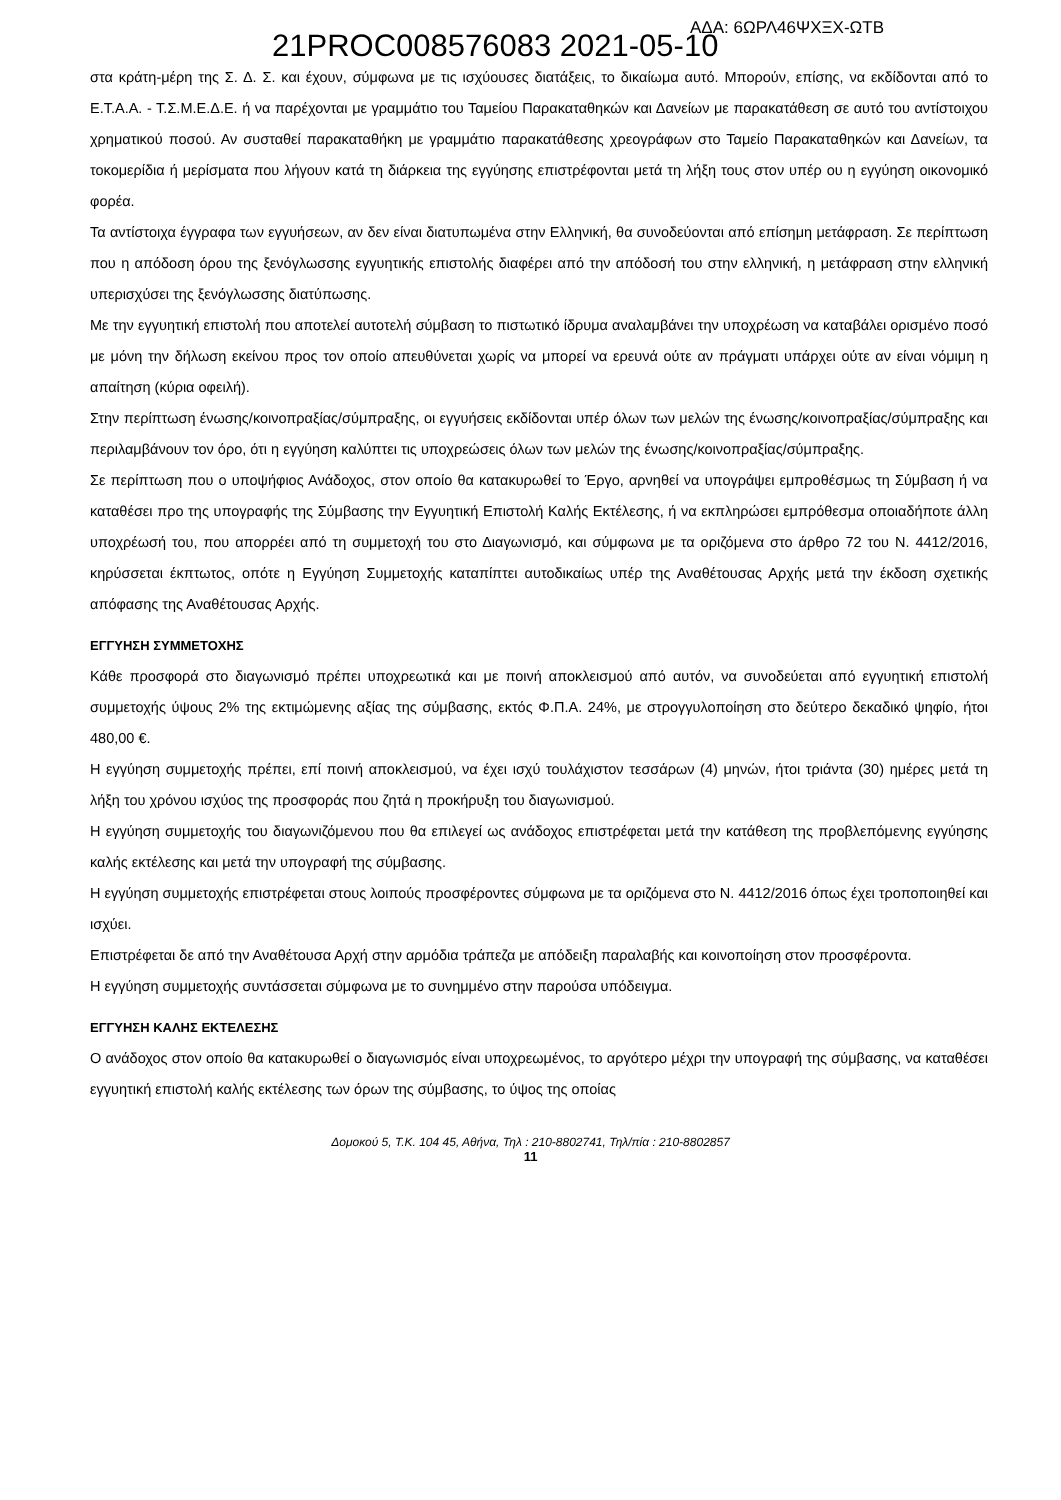21PROC008576083 2021-05-10 ΑΔΑ: 6ΩΡΛ46ΨΧΞΧ-ΩΤΒ
στα κράτη-μέρη της Σ. Δ. Σ. και έχουν, σύμφωνα με τις ισχύουσες διατάξεις, το δικαίωμα αυτό. Μπορούν, επίσης, να εκδίδονται από το Ε.Τ.Α.Α. - Τ.Σ.Μ.Ε.Δ.Ε. ή να παρέχονται με γραμμάτιο του Ταμείου Παρακαταθηκών και Δανείων με παρακατάθεση σε αυτό του αντίστοιχου χρηματικού ποσού. Αν συσταθεί παρακαταθήκη με γραμμάτιο παρακατάθεσης χρεογράφων στο Ταμείο Παρακαταθηκών και Δανείων, τα τοκομερίδια ή μερίσματα που λήγουν κατά τη διάρκεια της εγγύησης επιστρέφονται μετά τη λήξη τους στον υπέρ ου η εγγύηση οικονομικό φορέα.
Τα αντίστοιχα έγγραφα των εγγυήσεων, αν δεν είναι διατυπωμένα στην Ελληνική, θα συνοδεύονται από επίσημη μετάφραση. Σε περίπτωση που η απόδοση όρου της ξενόγλωσσης εγγυητικής επιστολής διαφέρει από την απόδοσή του στην ελληνική, η μετάφραση στην ελληνική υπερισχύσει της ξενόγλωσσης διατύπωσης.
Με την εγγυητική επιστολή που αποτελεί αυτοτελή σύμβαση το πιστωτικό ίδρυμα αναλαμβάνει την υποχρέωση να καταβάλει ορισμένο ποσό με μόνη την δήλωση εκείνου προς τον οποίο απευθύνεται χωρίς να μπορεί να ερευνά ούτε αν πράγματι υπάρχει ούτε αν είναι νόμιμη η απαίτηση (κύρια οφειλή).
Στην περίπτωση ένωσης/κοινοπραξίας/σύμπραξης, οι εγγυήσεις εκδίδονται υπέρ όλων των μελών της ένωσης/κοινοπραξίας/σύμπραξης και περιλαμβάνουν τον όρο, ότι η εγγύηση καλύπτει τις υποχρεώσεις όλων των μελών της ένωσης/κοινοπραξίας/σύμπραξης.
Σε περίπτωση που ο υποψήφιος Ανάδοχος, στον οποίο θα κατακυρωθεί το Έργο, αρνηθεί να υπογράψει εμπροθέσμως τη Σύμβαση ή να καταθέσει προ της υπογραφής της Σύμβασης την Εγγυητική Επιστολή Καλής Εκτέλεσης, ή να εκπληρώσει εμπρόθεσμα οποιαδήποτε άλλη υποχρέωσή του, που απορρέει από τη συμμετοχή του στο Διαγωνισμό, και σύμφωνα με τα οριζόμενα στο άρθρο 72 του Ν. 4412/2016, κηρύσσεται έκπτωτος, οπότε η Εγγύηση Συμμετοχής καταπίπτει αυτοδικαίως υπέρ της Αναθέτουσας Αρχής μετά την έκδοση σχετικής απόφασης της Αναθέτουσας Αρχής.
ΕΓΓΥΗΣΗ ΣΥΜΜΕΤΟΧΗΣ
Κάθε προσφορά στο διαγωνισμό πρέπει υποχρεωτικά και με ποινή αποκλεισμού από αυτόν, να συνοδεύεται από εγγυητική επιστολή συμμετοχής ύψους 2% της εκτιμώμενης αξίας της σύμβασης, εκτός Φ.Π.Α. 24%, με στρογγυλοποίηση στο δεύτερο δεκαδικό ψηφίο, ήτοι 480,00 €.
Η εγγύηση συμμετοχής πρέπει, επί ποινή αποκλεισμού, να έχει ισχύ τουλάχιστον τεσσάρων (4) μηνών, ήτοι τριάντα (30) ημέρες μετά τη λήξη του χρόνου ισχύος της προσφοράς που ζητά η προκήρυξη του διαγωνισμού.
Η εγγύηση συμμετοχής του διαγωνιζόμενου που θα επιλεγεί ως ανάδοχος επιστρέφεται μετά την κατάθεση της προβλεπόμενης εγγύησης καλής εκτέλεσης και μετά την υπογραφή της σύμβασης.
Η εγγύηση συμμετοχής επιστρέφεται στους λοιπούς προσφέροντες σύμφωνα με τα οριζόμενα στο Ν. 4412/2016 όπως έχει τροποποιηθεί και ισχύει.
Επιστρέφεται δε από την Αναθέτουσα Αρχή στην αρμόδια τράπεζα με απόδειξη παραλαβής και κοινοποίηση στον προσφέροντα.
Η εγγύηση συμμετοχής συντάσσεται σύμφωνα με το συνημμένο στην παρούσα υπόδειγμα.
ΕΓΓΥΗΣΗ ΚΑΛΗΣ ΕΚΤΕΛΕΣΗΣ
Ο ανάδοχος στον οποίο θα κατακυρωθεί ο διαγωνισμός είναι υποχρεωμένος, το αργότερο μέχρι την υπογραφή της σύμβασης, να καταθέσει εγγυητική επιστολή καλής εκτέλεσης των όρων της σύμβασης, το ύψος της οποίας
Δομοκού 5, Τ.Κ. 104 45, Αθήνα, Τηλ : 210-8802741, Τηλ/πία : 210-8802857
11